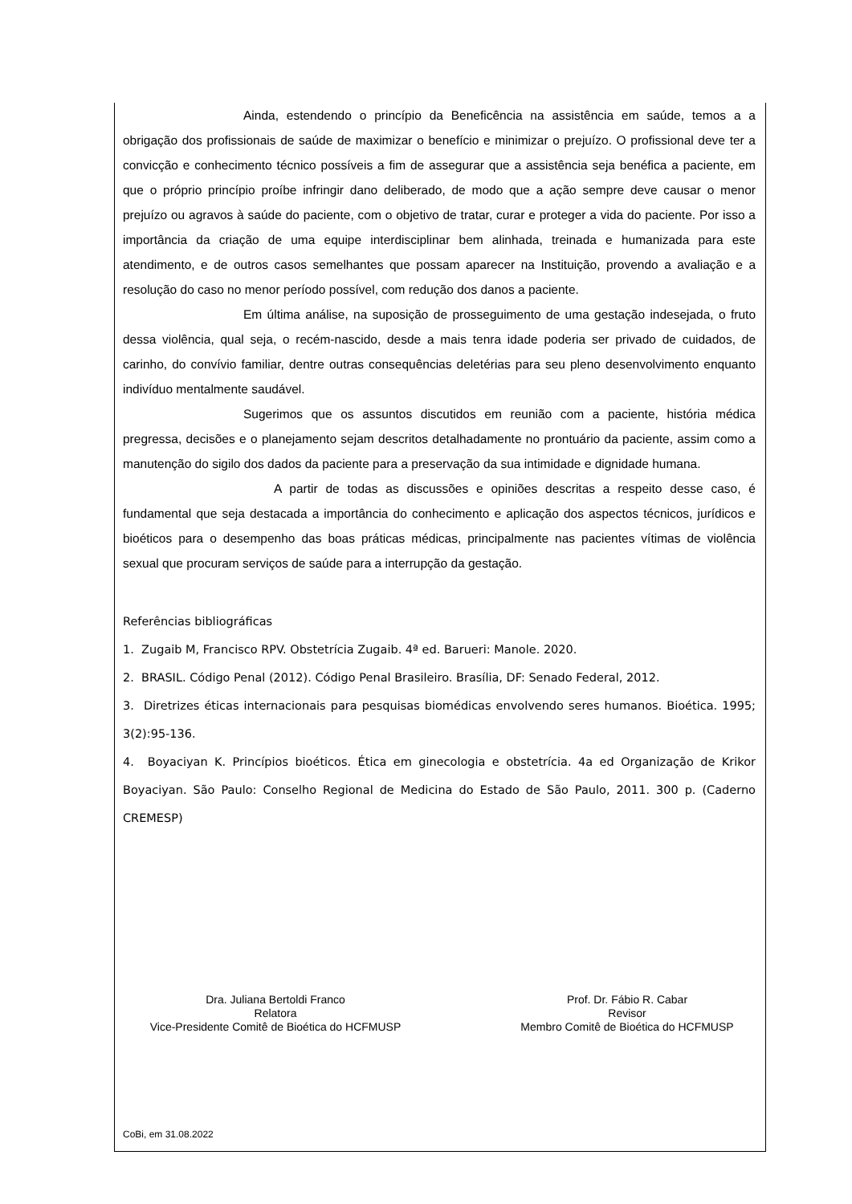Ainda, estendendo o princípio da Beneficência na assistência em saúde, temos a a obrigação dos profissionais de saúde de maximizar o benefício e minimizar o prejuízo. O profissional deve ter a convicção e conhecimento técnico possíveis a fim de assegurar que a assistência seja benéfica a paciente, em que o próprio princípio proíbe infringir dano deliberado, de modo que a ação sempre deve causar o menor prejuízo ou agravos à saúde do paciente, com o objetivo de tratar, curar e proteger a vida do paciente. Por isso a importância da criação de uma equipe interdisciplinar bem alinhada, treinada e humanizada para este atendimento, e de outros casos semelhantes que possam aparecer na Instituição, provendo a avaliação e a resolução do caso no menor período possível, com redução dos danos a paciente.
Em última análise, na suposição de prosseguimento de uma gestação indesejada, o fruto dessa violência, qual seja, o recém-nascido, desde a mais tenra idade poderia ser privado de cuidados, de carinho, do convívio familiar, dentre outras consequências deletérias para seu pleno desenvolvimento enquanto indivíduo mentalmente saudável.
Sugerimos que os assuntos discutidos em reunião com a paciente, história médica pregressa, decisões e o planejamento sejam descritos detalhadamente no prontuário da paciente, assim como a manutenção do sigilo dos dados da paciente para a preservação da sua intimidade e dignidade humana.
A partir de todas as discussões e opiniões descritas a respeito desse caso, é fundamental que seja destacada a importância do conhecimento e aplicação dos aspectos técnicos, jurídicos e bioéticos para o desempenho das boas práticas médicas, principalmente nas pacientes vítimas de violência sexual que procuram serviços de saúde para a interrupção da gestação.
Referências bibliográficas
1. Zugaib M, Francisco RPV. Obstetrícia Zugaib. 4ª ed. Barueri: Manole. 2020.
2. BRASIL. Código Penal (2012). Código Penal Brasileiro. Brasília, DF: Senado Federal, 2012.
3. Diretrizes éticas internacionais para pesquisas biomédicas envolvendo seres humanos. Bioética. 1995; 3(2):95-136.
4. Boyaciyan K. Princípios bioéticos. Ética em ginecologia e obstetrícia. 4a ed Organização de Krikor Boyaciyan. São Paulo: Conselho Regional de Medicina do Estado de São Paulo, 2011. 300 p. (Caderno CREMESP)
Dra. Juliana Bertoldi Franco
Relatora
Vice-Presidente Comitê de Bioética do HCFMUSP
Prof. Dr. Fábio R. Cabar
Revisor
Membro Comitê de Bioética do HCFMUSP
CoBi, em 31.08.2022